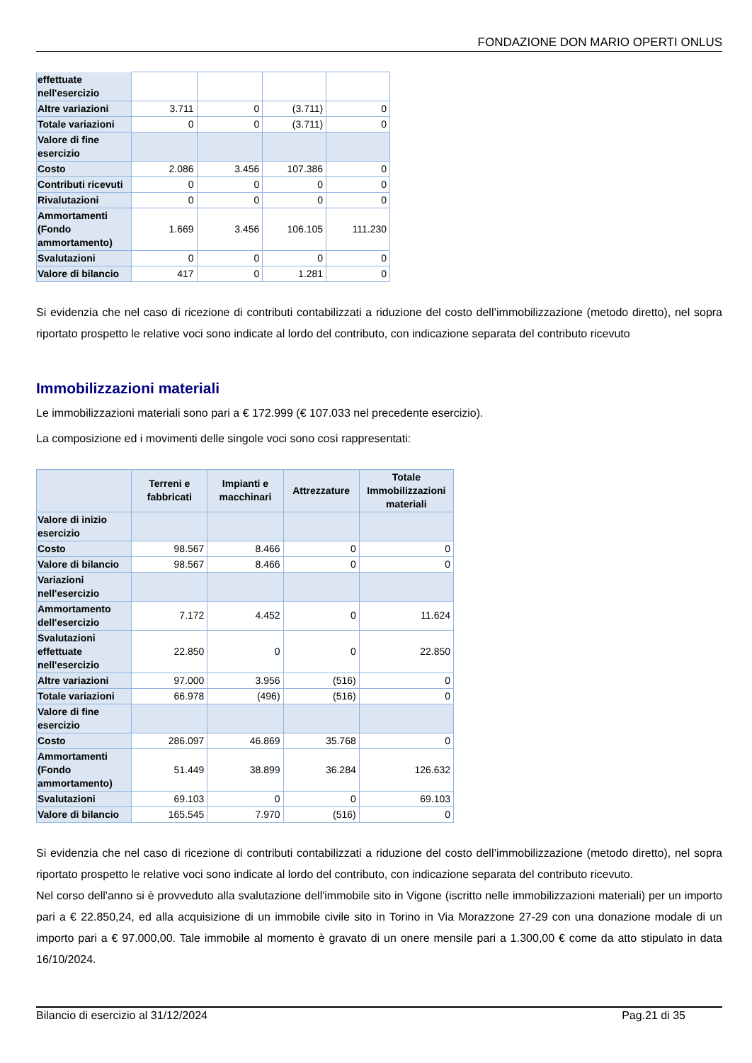FONDAZIONE DON MARIO OPERTI ONLUS
| effettuate nell'esercizio | | | | |
| Altre variazioni | 3.711 | 0 | (3.711) | 0 |
| Totale variazioni | 0 | 0 | (3.711) | 0 |
| Valore di fine esercizio | | | | |
| Costo | 2.086 | 3.456 | 107.386 | 0 |
| Contributi ricevuti | 0 | 0 | 0 | 0 |
| Rivalutazioni | 0 | 0 | 0 | 0 |
| Ammortamenti (Fondo ammortamento) | 1.669 | 3.456 | 106.105 | 111.230 |
| Svalutazioni | 0 | 0 | 0 | 0 |
| Valore di bilancio | 417 | 0 | 1.281 | 0 |
Si evidenzia che nel caso di ricezione di contributi contabilizzati a riduzione del costo dell’immobilizzazione (metodo diretto), nel sopra riportato prospetto le relative voci sono indicate al lordo del contributo, con indicazione separata del contributo ricevuto
Immobilizzazioni materiali
Le immobilizzazioni materiali sono pari a € 172.999 (€ 107.033 nel precedente esercizio).
La composizione ed i movimenti delle singole voci sono così rappresentati:
| | Terreni e fabbricati | Impianti e macchinari | Attrezzature | Totale Immobilizzazioni materiali |
| --- | --- | --- | --- | --- |
| Valore di inizio esercizio | | | | |
| Costo | 98.567 | 8.466 | 0 | 0 |
| Valore di bilancio | 98.567 | 8.466 | 0 | 0 |
| Variazioni nell'esercizio | | | | |
| Ammortamento dell'esercizio | 7.172 | 4.452 | 0 | 11.624 |
| Svalutazioni effettuate nell'esercizio | 22.850 | 0 | 0 | 22.850 |
| Altre variazioni | 97.000 | 3.956 | (516) | 0 |
| Totale variazioni | 66.978 | (496) | (516) | 0 |
| Valore di fine esercizio | | | | |
| Costo | 286.097 | 46.869 | 35.768 | 0 |
| Ammortamenti (Fondo ammortamento) | 51.449 | 38.899 | 36.284 | 126.632 |
| Svalutazioni | 69.103 | 0 | 0 | 69.103 |
| Valore di bilancio | 165.545 | 7.970 | (516) | 0 |
Si evidenzia che nel caso di ricezione di contributi contabilizzati a riduzione del costo dell’immobilizzazione (metodo diretto), nel sopra riportato prospetto le relative voci sono indicate al lordo del contributo, con indicazione separata del contributo ricevuto.
Nel corso dell'anno si è provveduto alla svalutazione dell'immobile sito in Vigone (iscritto nelle immobilizzazioni materiali) per un importo pari a € 22.850,24, ed alla acquisizione di un immobile civile sito in Torino in Via Morazzone 27-29 con una donazione modale di un importo pari a € 97.000,00. Tale immobile al momento è gravato di un onere mensile pari a 1.300,00 € come da atto stipulato in data 16/10/2024.
Bilancio di esercizio al 31/12/2024 Pag.21 di 35